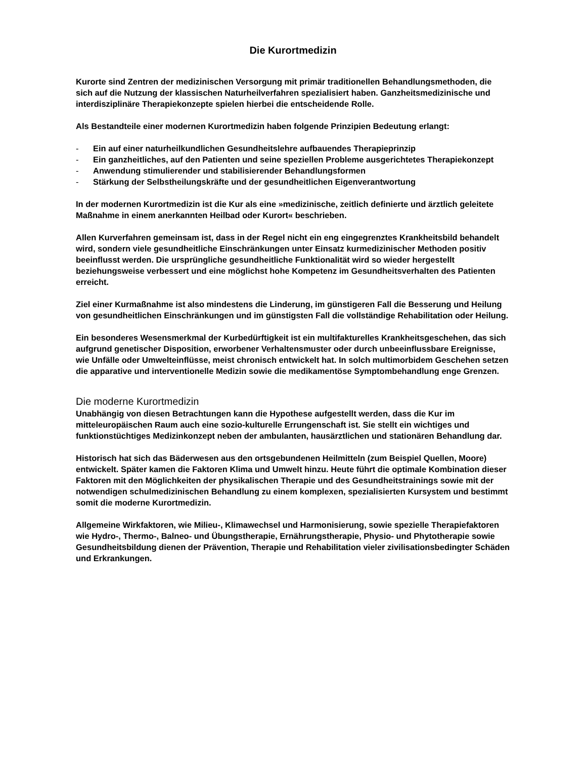Die Kurortmedizin
Kurorte sind Zentren der medizinischen Versorgung mit primär traditionellen Behandlungsmethoden, die sich auf die Nutzung der klassischen Naturheilverfahren spezialisiert haben. Ganzheitsmedizinische und interdisziplinäre Therapiekonzepte spielen hierbei die entscheidende Rolle.
Als Bestandteile einer modernen Kurortmedizin haben folgende Prinzipien Bedeutung erlangt:
- Ein auf einer naturheilkundlichen Gesundheitslehre aufbauendes Therapieprinzip
- Ein ganzheitliches, auf den Patienten und seine speziellen Probleme ausgerichtetes Therapiekonzept
- Anwendung stimulierender und stabilisierender Behandlungsformen
- Stärkung der Selbstheilungskräfte und der gesundheitlichen Eigenverantwortung
In der modernen Kurortmedizin ist die Kur als eine »medizinische, zeitlich definierte und ärztlich geleitete Maßnahme in einem anerkannten Heilbad oder Kurort« beschrieben.
Allen Kurverfahren gemeinsam ist, dass in der Regel nicht ein eng eingegrenztes Krankheitsbild behandelt wird, sondern viele gesundheitliche Einschränkungen unter Einsatz kurmedizinischer Methoden positiv beeinflusst werden. Die ursprüngliche gesundheitliche Funktionalität wird so wieder hergestellt beziehungsweise verbessert und eine möglichst hohe Kompetenz im Gesundheitsverhalten des Patienten erreicht.
Ziel einer Kurmaßnahme ist also mindestens die Linderung, im günstigeren Fall die Besserung und Heilung von gesundheitlichen Einschränkungen und im günstigsten Fall die vollständige Rehabilitation oder Heilung.
Ein besonderes Wesensmerkmal der Kurbedürftigkeit ist ein multifakturelles Krankheitsgeschehen, das sich aufgrund genetischer Disposition, erworbener Verhaltensmuster oder durch unbeeinflussbare Ereignisse, wie Unfälle oder Umwelteinflüsse, meist chronisch entwickelt hat. In solch multimorbidem Geschehen setzen die apparative und interventionelle Medizin sowie die medikamentöse Symptombehandlung enge Grenzen.
Die moderne Kurortmedizin
Unabhängig von diesen Betrachtungen kann die Hypothese aufgestellt werden, dass die Kur im mitteleuropäischen Raum auch eine sozio-kulturelle Errungenschaft ist. Sie stellt ein wichtiges und funktionstüchtiges Medizinkonzept neben der ambulanten, hausärztlichen und stationären Behandlung dar.
Historisch hat sich das Bäderwesen aus den ortsgebundenen Heilmitteln (zum Beispiel Quellen, Moore) entwickelt. Später kamen die Faktoren Klima und Umwelt hinzu. Heute führt die optimale Kombination dieser Faktoren mit den Möglichkeiten der physikalischen Therapie und des Gesundheitstrainings sowie mit der notwendigen schulmedizinischen Behandlung zu einem komplexen, spezialisierten Kursystem und bestimmt somit die moderne Kurortmedizin.
Allgemeine Wirkfaktoren, wie Milieu-, Klimawechsel und Harmonisierung, sowie spezielle Therapiefaktoren wie Hydro-, Thermo-, Balneo- und Übungstherapie, Ernährungstherapie, Physio- und Phytotherapie sowie Gesundheitsbildung dienen der Prävention, Therapie und Rehabilitation vieler zivilisationsbedingter Schäden und Erkrankungen.